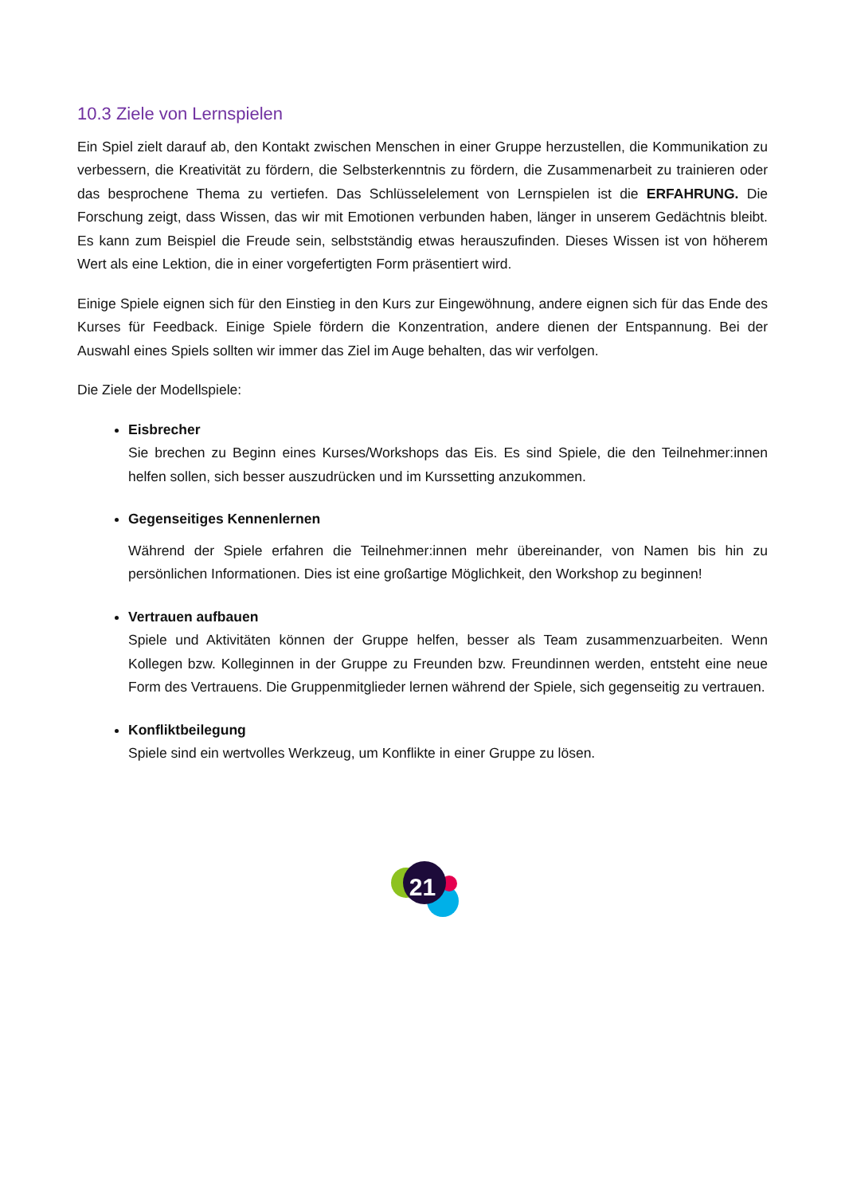10.3 Ziele von Lernspielen
Ein Spiel zielt darauf ab, den Kontakt zwischen Menschen in einer Gruppe herzustellen, die Kommunikation zu verbessern, die Kreativität zu fördern, die Selbsterkenntnis zu fördern, die Zusammenarbeit zu trainieren oder das besprochene Thema zu vertiefen. Das Schlüsselelement von Lernspielen ist die ERFAHRUNG. Die Forschung zeigt, dass Wissen, das wir mit Emotionen verbunden haben, länger in unserem Gedächtnis bleibt. Es kann zum Beispiel die Freude sein, selbstständig etwas herauszufinden. Dieses Wissen ist von höherem Wert als eine Lektion, die in einer vorgefertigten Form präsentiert wird.
Einige Spiele eignen sich für den Einstieg in den Kurs zur Eingewöhnung, andere eignen sich für das Ende des Kurses für Feedback. Einige Spiele fördern die Konzentration, andere dienen der Entspannung. Bei der Auswahl eines Spiels sollten wir immer das Ziel im Auge behalten, das wir verfolgen.
Die Ziele der Modellspiele:
Eisbrecher
Sie brechen zu Beginn eines Kurses/Workshops das Eis. Es sind Spiele, die den Teilnehmer:innen helfen sollen, sich besser auszudrücken und im Kurssetting anzukommen.
Gegenseitiges Kennenlernen
Während der Spiele erfahren die Teilnehmer:innen mehr übereinander, von Namen bis hin zu persönlichen Informationen. Dies ist eine großartige Möglichkeit, den Workshop zu beginnen!
Vertrauen aufbauen
Spiele und Aktivitäten können der Gruppe helfen, besser als Team zusammenzuarbeiten. Wenn Kollegen bzw. Kolleginnen in der Gruppe zu Freunden bzw. Freundinnen werden, entsteht eine neue Form des Vertrauens. Die Gruppenmitglieder lernen während der Spiele, sich gegenseitig zu vertrauen.
Konfliktbeilegung
Spiele sind ein wertvolles Werkzeug, um Konflikte in einer Gruppe zu lösen.
21